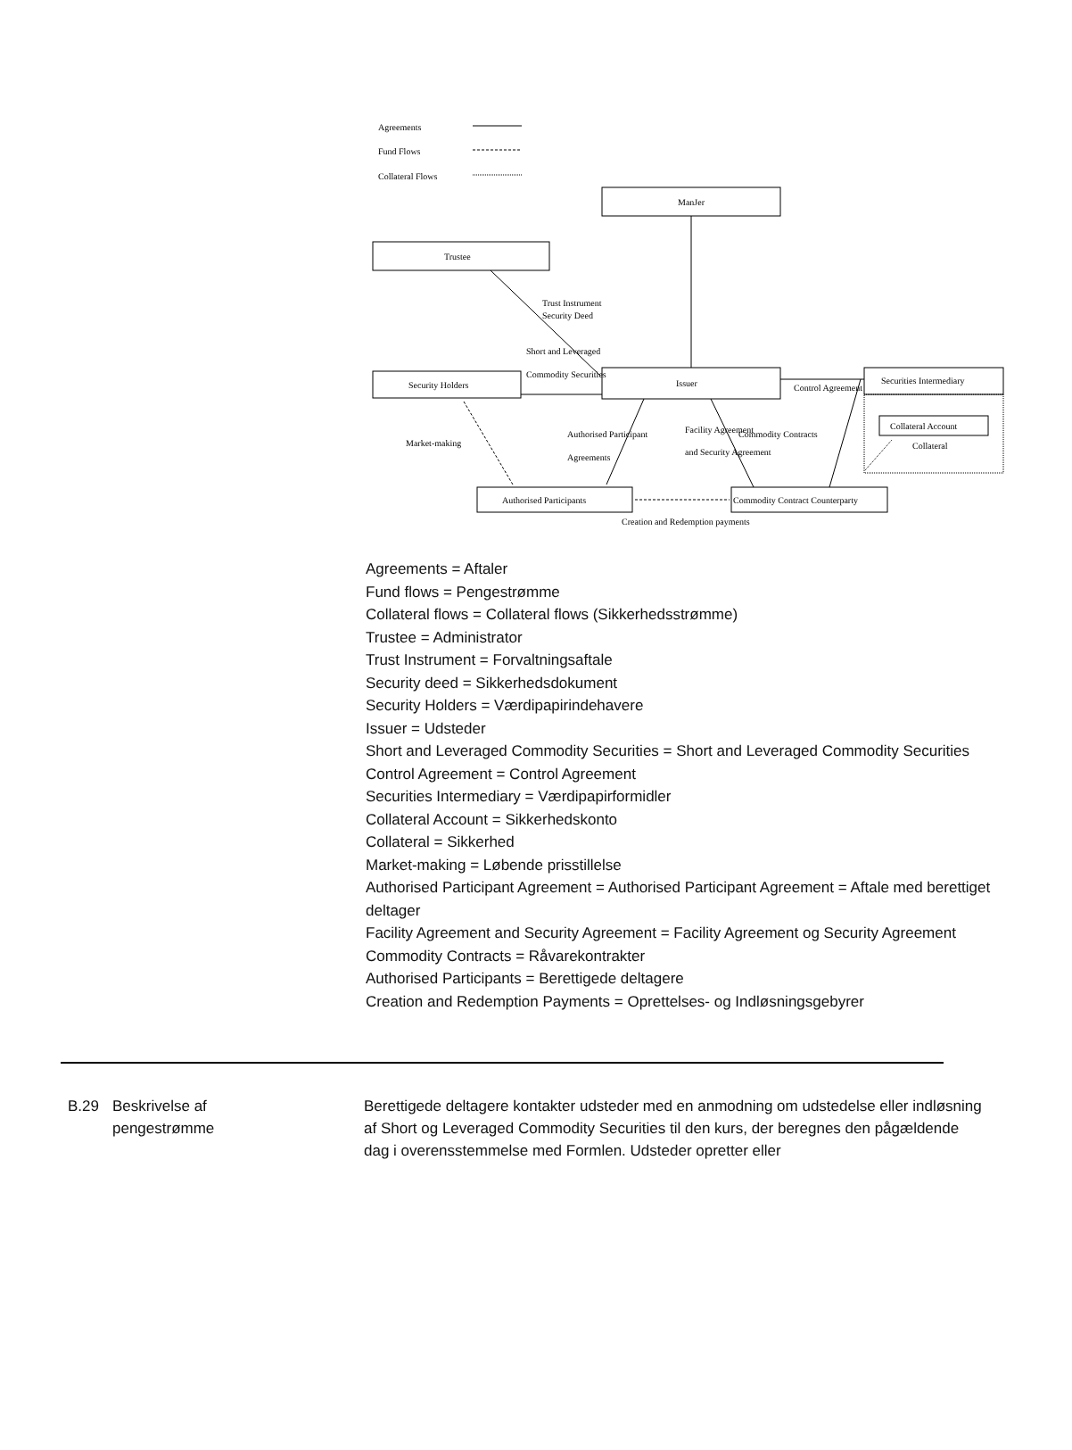Agreements
Fund Flows
Collateral Flows
ManJer
Trustee
Trust Instrument
Security Deed
Short and Leveraged
Commodity Securities
Security Holders
Issuer
Control Agreement
Securities Intermediary
Collateral Account
Collateral
Market-making
Authorised Participant
Agreements
Facility Agreement
and Security Agreement
Commodity Contracts
Authorised Participants
Commodity Contract Counterparty
Creation and Redemption payments
Agreements = Aftaler
Fund flows = Pengestrømme
Collateral flows = Collateral flows (Sikkerhedsstrømme)
Trustee = Administrator
Trust Instrument = Forvaltningsaftale
Security deed = Sikkerhedsdokument
Security Holders = Værdipapirindehavere
Issuer = Udsteder
Short and Leveraged Commodity Securities = Short and Leveraged Commodity Securities
Control Agreement = Control Agreement
Securities Intermediary = Værdipapirformidler
Collateral Account = Sikkerhedskonto
Collateral = Sikkerhed
Market-making = Løbende prisstillelse
Authorised Participant Agreement = Authorised Participant Agreement = Aftale med berettiget deltager
Facility Agreement and Security Agreement = Facility Agreement og Security Agreement
Commodity Contracts = Råvarekontrakter
Authorised Participants = Berettigede deltagere
Creation and Redemption Payments = Oprettelses- og Indløsningsgebyrer
B.29 Beskrivelse af
pengestrømme
Berettigede deltagere kontakter udsteder med en anmodning om udstedelse eller indløsning af Short og Leveraged Commodity Securities til den kurs, der beregnes den pågældende dag i overensstemmelse med Formlen. Udsteder opretter eller